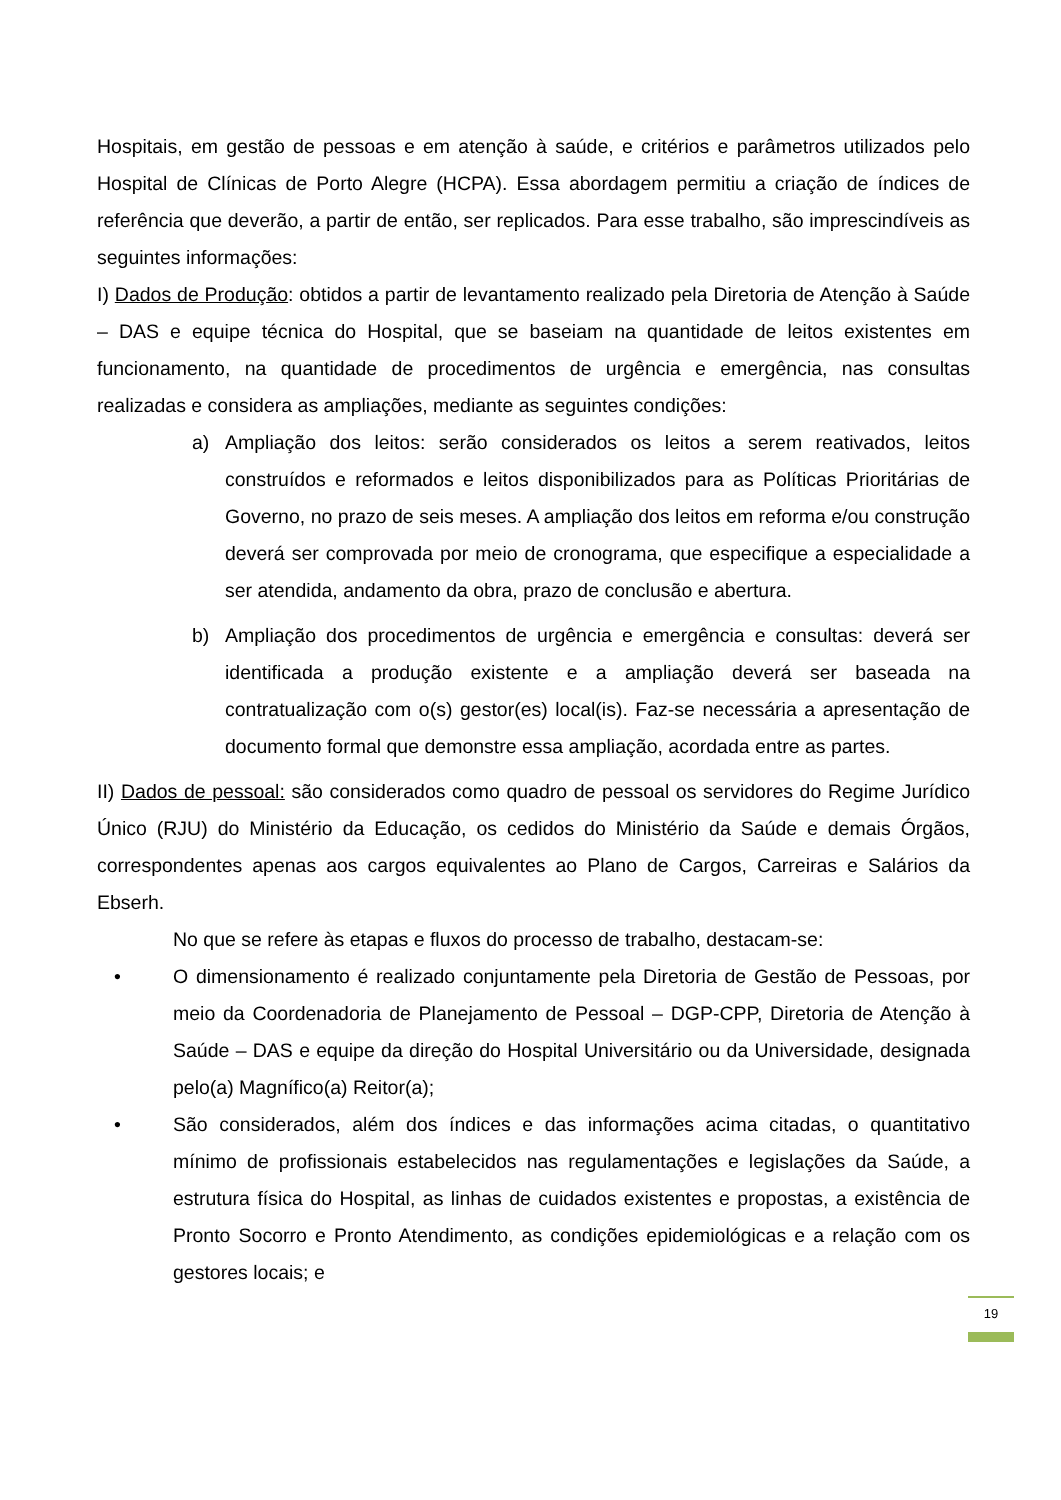Hospitais, em gestão de pessoas e em atenção à saúde, e critérios e parâmetros utilizados pelo Hospital de Clínicas de Porto Alegre (HCPA). Essa abordagem permitiu a criação de índices de referência que deverão, a partir de então, ser replicados. Para esse trabalho, são imprescindíveis as seguintes informações:
I) Dados de Produção: obtidos a partir de levantamento realizado pela Diretoria de Atenção à Saúde – DAS e equipe técnica do Hospital, que se baseiam na quantidade de leitos existentes em funcionamento, na quantidade de procedimentos de urgência e emergência, nas consultas realizadas e considera as ampliações, mediante as seguintes condições:
a) Ampliação dos leitos: serão considerados os leitos a serem reativados, leitos construídos e reformados e leitos disponibilizados para as Políticas Prioritárias de Governo, no prazo de seis meses. A ampliação dos leitos em reforma e/ou construção deverá ser comprovada por meio de cronograma, que especifique a especialidade a ser atendida, andamento da obra, prazo de conclusão e abertura.
b) Ampliação dos procedimentos de urgência e emergência e consultas: deverá ser identificada a produção existente e a ampliação deverá ser baseada na contratualização com o(s) gestor(es) local(is). Faz-se necessária a apresentação de documento formal que demonstre essa ampliação, acordada entre as partes.
II) Dados de pessoal: são considerados como quadro de pessoal os servidores do Regime Jurídico Único (RJU) do Ministério da Educação, os cedidos do Ministério da Saúde e demais Órgãos, correspondentes apenas aos cargos equivalentes ao Plano de Cargos, Carreiras e Salários da Ebserh.
No que se refere às etapas e fluxos do processo de trabalho, destacam-se:
• O dimensionamento é realizado conjuntamente pela Diretoria de Gestão de Pessoas, por meio da Coordenadoria de Planejamento de Pessoal – DGP-CPP, Diretoria de Atenção à Saúde – DAS e equipe da direção do Hospital Universitário ou da Universidade, designada pelo(a) Magnífico(a) Reitor(a);
• São considerados, além dos índices e das informações acima citadas, o quantitativo mínimo de profissionais estabelecidos nas regulamentações e legislações da Saúde, a estrutura física do Hospital, as linhas de cuidados existentes e propostas, a existência de Pronto Socorro e Pronto Atendimento, as condições epidemiológicas e a relação com os gestores locais; e
19